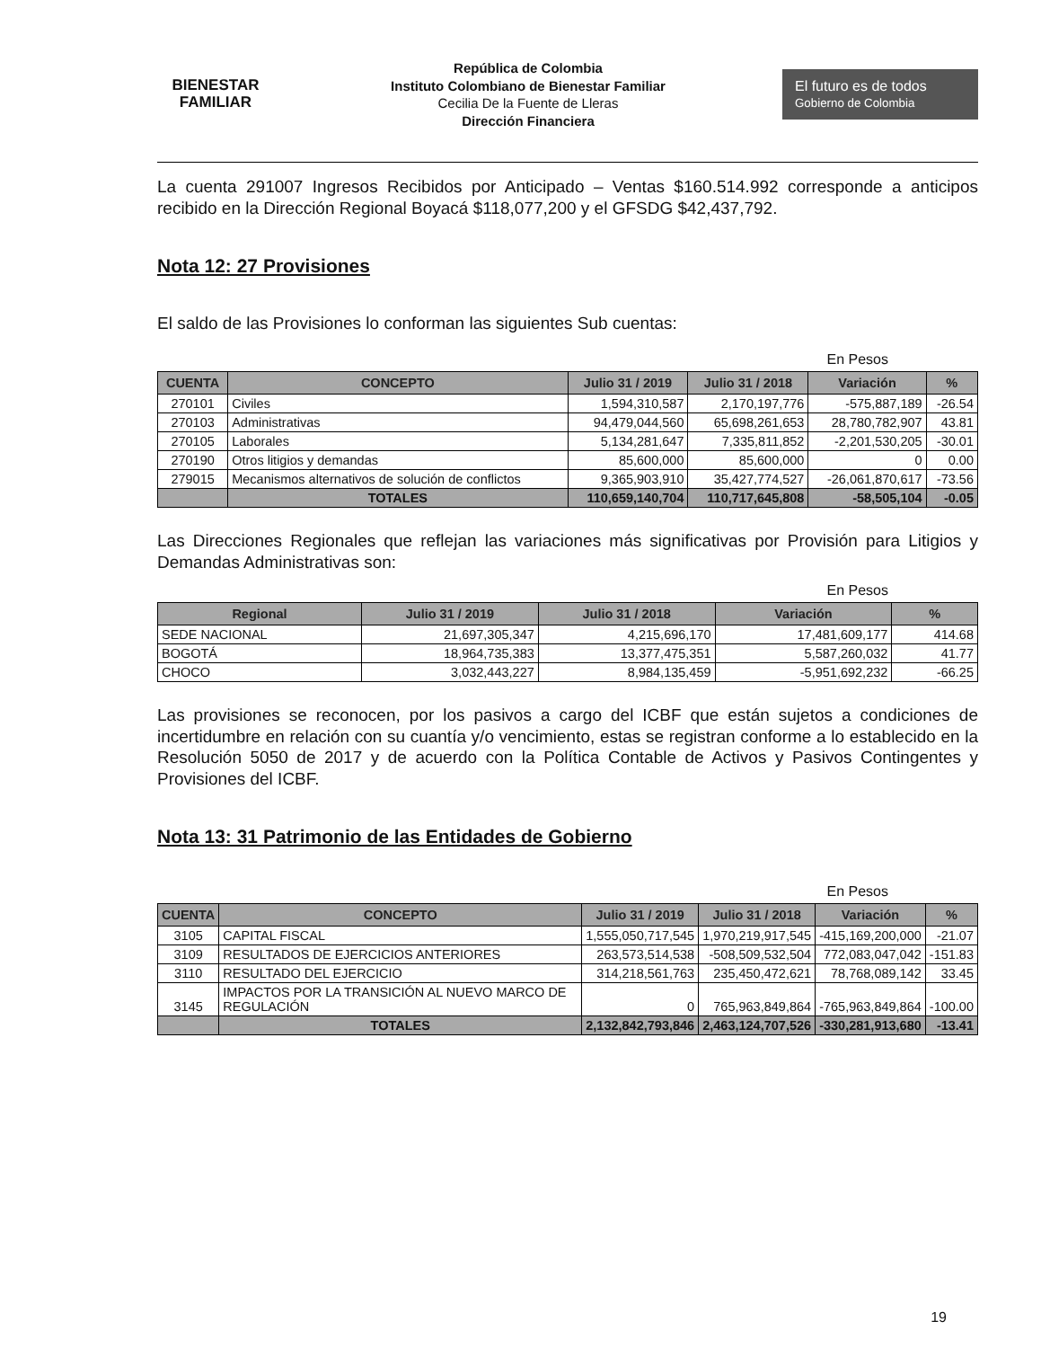BIENESTAR
FAMILIAR
República de Colombia
Instituto Colombiano de Bienestar Familiar
Cecilia De la Fuente de Lleras
Dirección Financiera
El futuro es de todos Gobierno de Colombia
La cuenta 291007 Ingresos Recibidos por Anticipado – Ventas $160.514.992 corresponde a anticipos recibido en la Dirección Regional Boyacá $118,077,200 y el GFSDG $42,437,792.
Nota 12: 27 Provisiones
El saldo de las Provisiones lo conforman las siguientes Sub cuentas:
En Pesos
| CUENTA | CONCEPTO | Julio 31 / 2019 | Julio 31 / 2018 | Variación | % |
| --- | --- | --- | --- | --- | --- |
| 270101 | Civiles | 1,594,310,587 | 2,170,197,776 | -575,887,189 | -26.54 |
| 270103 | Administrativas | 94,479,044,560 | 65,698,261,653 | 28,780,782,907 | 43.81 |
| 270105 | Laborales | 5,134,281,647 | 7,335,811,852 | -2,201,530,205 | -30.01 |
| 270190 | Otros litigios y demandas | 85,600,000 | 85,600,000 | 0 | 0.00 |
| 279015 | Mecanismos alternativos de solución de conflictos | 9,365,903,910 | 35,427,774,527 | -26,061,870,617 | -73.56 |
| | TOTALES | 110,659,140,704 | 110,717,645,808 | -58,505,104 | -0.05 |
Las Direcciones Regionales que reflejan las variaciones más significativas por Provisión para Litigios y Demandas Administrativas son:
En Pesos
| Regional | Julio 31 / 2019 | Julio 31 / 2018 | Variación | % |
| --- | --- | --- | --- | --- |
| SEDE NACIONAL | 21,697,305,347 | 4,215,696,170 | 17,481,609,177 | 414.68 |
| BOGOTÁ | 18,964,735,383 | 13,377,475,351 | 5,587,260,032 | 41.77 |
| CHOCO | 3,032,443,227 | 8,984,135,459 | -5,951,692,232 | -66.25 |
Las provisiones se reconocen, por los pasivos a cargo del ICBF que están sujetos a condiciones de incertidumbre en relación con su cuantía y/o vencimiento, estas se registran conforme a lo establecido en la Resolución 5050 de 2017 y de acuerdo con la Política Contable de Activos y Pasivos Contingentes y Provisiones del ICBF.
Nota 13: 31 Patrimonio de las Entidades de Gobierno
En Pesos
| CUENTA | CONCEPTO | Julio 31 / 2019 | Julio 31 / 2018 | Variación | % |
| --- | --- | --- | --- | --- | --- |
| 3105 | CAPITAL FISCAL | 1,555,050,717,545 | 1,970,219,917,545 | -415,169,200,000 | -21.07 |
| 3109 | RESULTADOS DE EJERCICIOS ANTERIORES | 263,573,514,538 | -508,509,532,504 | 772,083,047,042 | -151.83 |
| 3110 | RESULTADO DEL EJERCICIO | 314,218,561,763 | 235,450,472,621 | 78,768,089,142 | 33.45 |
| 3145 | IMPACTOS POR LA TRANSICIÓN AL NUEVO MARCO DE REGULACIÓN | 0 | 765,963,849,864 | -765,963,849,864 | -100.00 |
| | TOTALES | 2,132,842,793,846 | 2,463,124,707,526 | -330,281,913,680 | -13.41 |
19